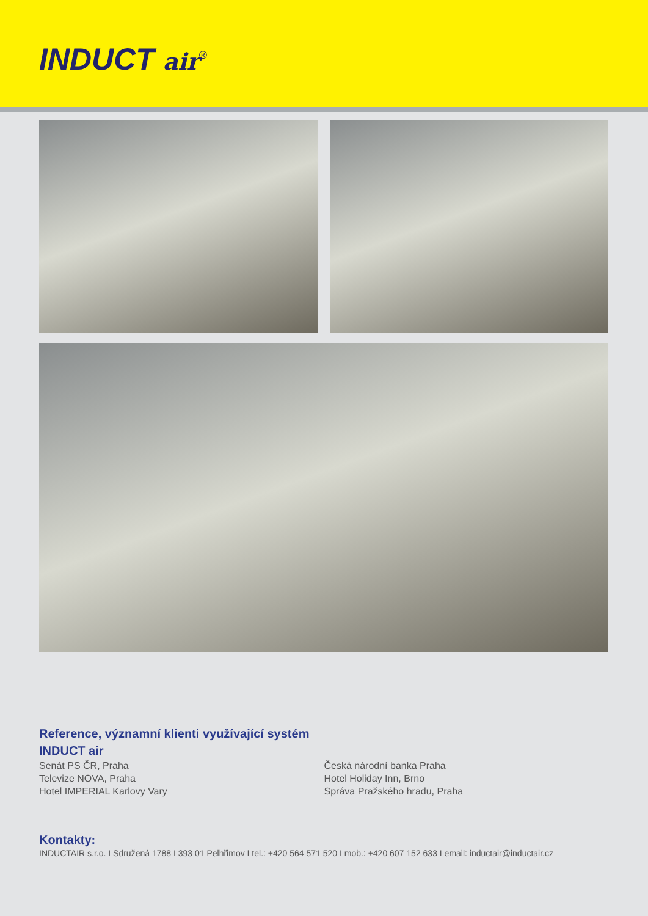INDUCT air<sup>®</sup>
Reference, významní klienti využívající systém
INDUCT air
Senát PS ČR, Praha
Televize NOVA, Praha
Hotel IMPERIAL Karlovy Vary
Česká národní banka Praha
Hotel Holiday Inn, Brno
Správa Pražského hradu, Praha
Kontakty:
INDUCTAIR s.r.o. I Sdružená 1788 I 393 01 Pelhřimov I tel.: +420 564 571 520 I mob.: +420 607 152 633 I email: inductair@inductair.cz